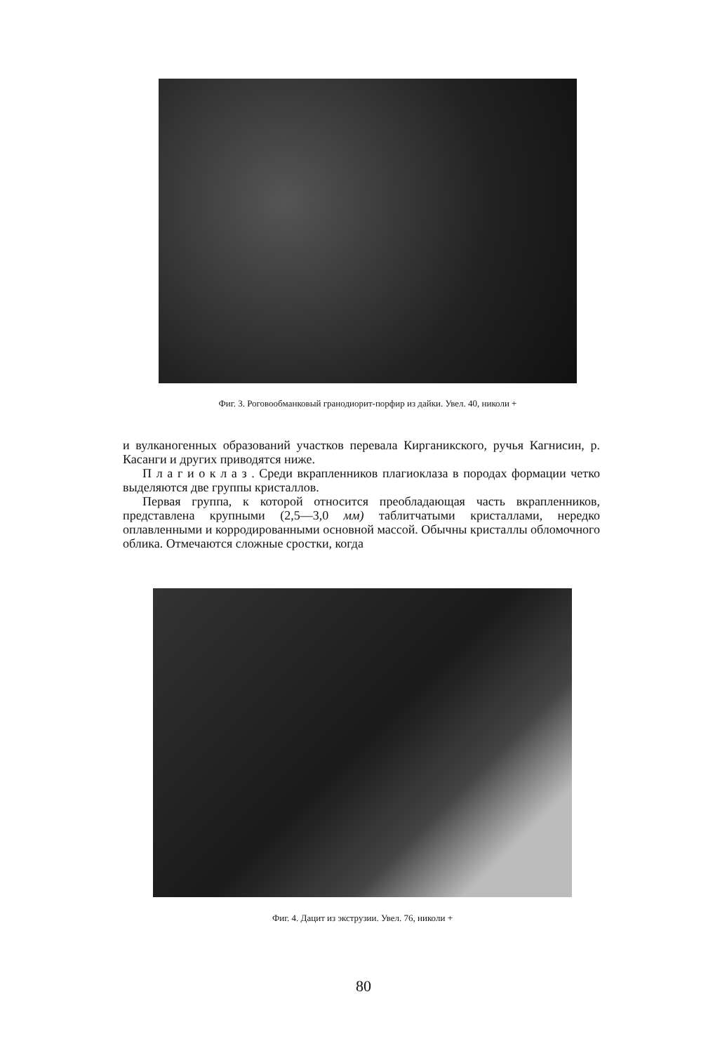Фиг. 3. Роговообманковый гранодиорит-порфир из дайки. Увел. 40, николи +
и вулканогенных образований участков перевала Кирганикского, ручья Кагнисин, р. Касанги и других приводятся ниже.
П л а г и о к л а з . Среди вкрапленников плагиоклаза в породах формации четко выделяются две группы кристаллов.
Первая группа, к которой относится преобладающая часть вкрапленников, представлена крупными (2,5—3,0 мм) таблитчатыми кристаллами, нередко оплавленными и корродированными основной массой. Обычны кристаллы обломочного облика. Отмечаются сложные сростки, когда
Фиг. 4. Дацит из экструзии. Увел. 76, николи +
80